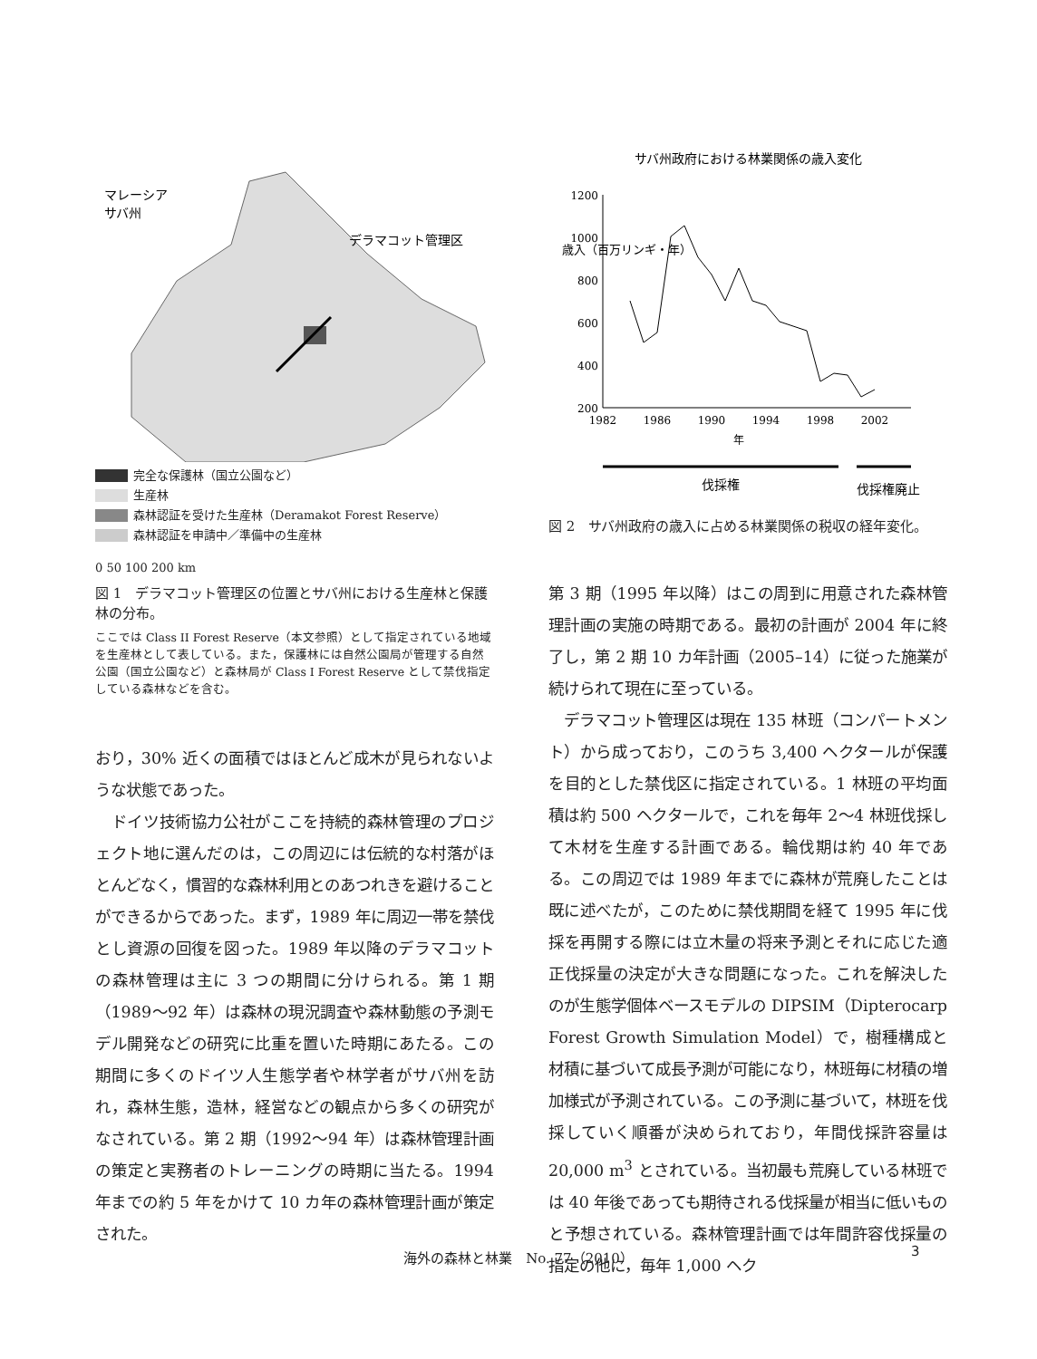マレーシア
サバ州
デラマコット管理区
完全な保護林（国立公園など）
生産林
森林認証を受けた生産林（Deramakot Forest Reserve）
森林認証を申請中／準備中の生産林
0 50 100 200 km
図 1　デラマコット管理区の位置とサバ州における生産林と保護林の分布。
ここでは Class II Forest Reserve（本文参照）として指定されている地域を生産林として表している。また，保護林には自然公園局が管理する自然公園（国立公園など）と森林局が Class I Forest Reserve として禁伐指定している森林などを含む。
おり，30% 近くの面積ではほとんど成木が見られないような状態であった。
　ドイツ技術協力公社がここを持続的森林管理のプロジェクト地に選んだのは，この周辺には伝統的な村落がほとんどなく，慣習的な森林利用とのあつれきを避けることができるからであった。まず，1989 年に周辺一帯を禁伐とし資源の回復を図った。1989 年以降のデラマコットの森林管理は主に 3 つの期間に分けられる。第 1 期（1989〜92 年）は森林の現況調査や森林動態の予測モデル開発などの研究に比重を置いた時期にあたる。この期間に多くのドイツ人生態学者や林学者がサバ州を訪れ，森林生態，造林，経営などの観点から多くの研究がなされている。第 2 期（1992〜94 年）は森林管理計画の策定と実務者のトレーニングの時期に当たる。1994 年までの約 5 年をかけて 10 カ年の森林管理計画が策定された。
サバ州政府における林業関係の歳入変化
1200
1000
800
600
400
200
1982
1986
1990
1994
1998
2002
年
歳入（百万リンギ・年）
伐採権
伐採権廃止
図 2　サバ州政府の歳入に占める林業関係の税収の経年変化。
第 3 期（1995 年以降）はこの周到に用意された森林管理計画の実施の時期である。最初の計画が 2004 年に終了し，第 2 期 10 カ年計画（2005–14）に従った施業が続けられて現在に至っている。
　デラマコット管理区は現在 135 林班（コンパートメント）から成っており，このうち 3,400 ヘクタールが保護を目的とした禁伐区に指定されている。1 林班の平均面積は約 500 ヘクタールで，これを毎年 2〜4 林班伐採して木材を生産する計画である。輪伐期は約 40 年である。この周辺では 1989 年までに森林が荒廃したことは既に述べたが，このために禁伐期間を経て 1995 年に伐採を再開する際には立木量の将来予測とそれに応じた適正伐採量の決定が大きな問題になった。これを解決したのが生態学個体ベースモデルの DIPSIM（Dipterocarp Forest Growth Simulation Model）で，樹種構成と材積に基づいて成長予測が可能になり，林班毎に材積の増加様式が予測されている。この予測に基づいて，林班を伐採していく順番が決められており，年間伐採許容量は 20,000 m<sup>3</sup> とされている。当初最も荒廃している林班では 40 年後であっても期待される伐採量が相当に低いものと予想されている。森林管理計画では年間許容伐採量の指定の他に，毎年 1,000 ヘク
海外の森林と林業　No. 77（2010） 3